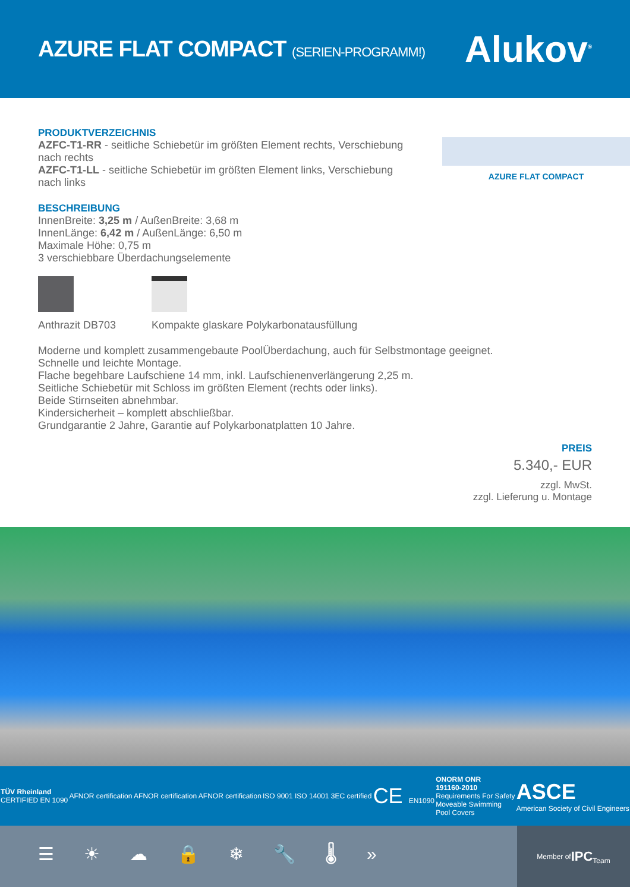AZURE FLAT COMPACT (SERIEN-PROGRAMM!)
Alukov<sup>®</sup>
PRODUKTVERZEICHNIS
AZFC-T1-RR - seitliche Schiebetür im größten Element rechts, Verschiebung nach rechts
AZFC-T1-LL - seitliche Schiebetür im größten Element links, Verschiebung nach links
BESCHREIBUNG
InnenBreite: 3,25 m / AußenBreite: 3,68 m
InnenLänge: 6,42 m / AußenLänge: 6,50 m
Maximale Höhe: 0,75 m
3 verschiebbare Überdachungselemente
Anthrazit DB703 Kompakte glaskare Polykarbonatausfüllung
AZURE FLAT COMPACT
Moderne und komplett zusammengebaute PoolÜberdachung, auch für Selbstmontage geeignet.
Schnelle und leichte Montage.
Flache begehbare Laufschiene 14 mm, inkl. Laufschienenverlängerung 2,25 m.
Seitliche Schiebetür mit Schloss im größten Element (rechts oder links).
Beide Stirnseiten abnehmbar.
Kindersicherheit – komplett abschließbar.
Grundgarantie 2 Jahre, Garantie auf Polykarbonatplatten 10 Jahre.
PREIS
5.340,- EUR
zzgl. MwSt.
zzgl. Lieferung u. Montage
TÜV Rheinland
CERTIFIED EN 1090
AFNOR certification AFNOR certification AFNOR certification
ISO 9001 ISO 14001 3EC certified
CE EN1090
ONORM ONR
191160-2010
Requirements For Safety
Moveable Swimming
Pool Covers
ASCE
American Society of Civil Engineers
☰☀☁🔒❄🔧🌡»
Member of
IPC
Team